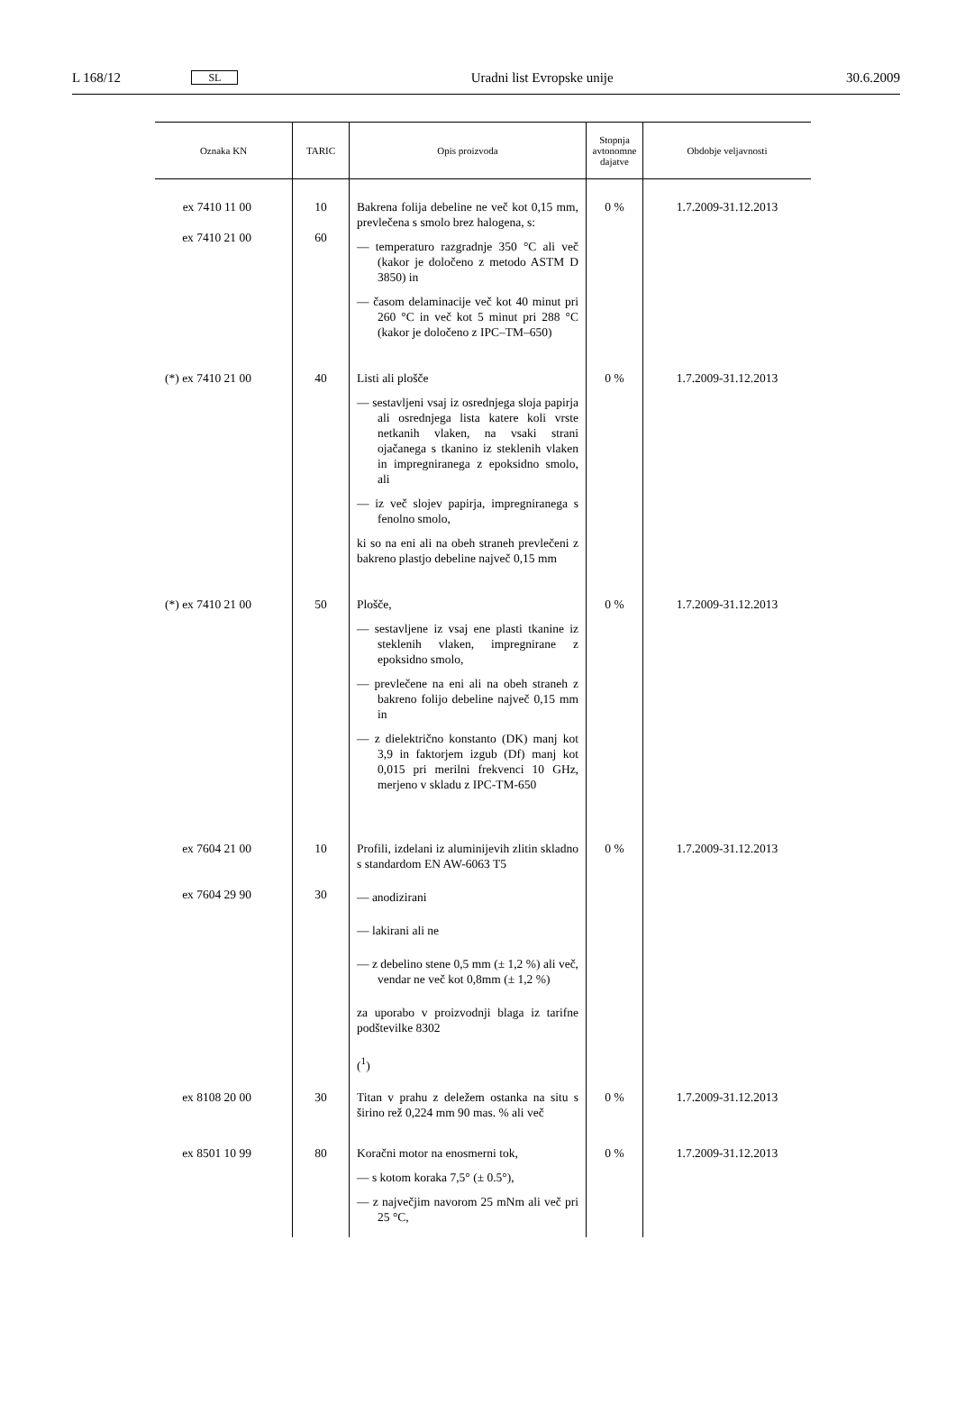L 168/12 SL Uradni list Evropske unije 30.6.2009
| Oznaka KN | TARIC | Opis proizvoda | Stopnja avtonomne dajatve | Obdobje veljavnosti |
| --- | --- | --- | --- | --- |
| ex 7410 11 00 ex 7410 21 00 | 10 60 | Bakrena folija debeline ne več kot 0,15 mm, prevlečena s smolo brez halogena, s: — temperaturo razgradnje 350 °C ali več (kakor je določeno z metodo ASTM D 3850) in — časom delaminacije več kot 40 minut pri 260 °C in več kot 5 minut pri 288 °C (kakor je določeno z IPC–TM–650) | 0 % | 1.7.2009-31.12.2013 |
| (*) ex 7410 21 00 | 40 | Listi ali plošče — sestavljeni vsaj iz osrednjega sloja papirja ali osrednjega lista katere koli vrste netkanih vlaken, na vsaki strani ojačanega s tkanino iz steklenih vlaken in impregniranega z epoksidno smolo, ali — iz več slojev papirja, impregniranega s fenolno smolo, ki so na eni ali na obeh straneh prevlečeni z bakreno plastjo debeline največ 0,15 mm | 0 % | 1.7.2009-31.12.2013 |
| (*) ex 7410 21 00 | 50 | Plošče, — sestavljene iz vsaj ene plasti tkanine iz steklenih vlaken, impregnirane z epoksidno smolo, — prevlečene na eni ali na obeh straneh z bakreno folijo debeline največ 0,15 mm in — z dielektrično konstanto (DK) manj kot 3,9 in faktorjem izgub (Df) manj kot 0,015 pri merilni frekvenci 10 GHz, merjeno v skladu z IPC-TM-650 | 0 % | 1.7.2009-31.12.2013 |
| ex 7604 21 00 ex 7604 29 90 | 10 30 | Profili, izdelani iz aluminijevih zlitin skladno s standardom EN AW-6063 T5 — anodizirani — lakirani ali ne — z debelino stene 0,5 mm (± 1,2 %) ali več, vendar ne več kot 0,8mm (± 1,2 %) za uporabo v proizvodnji blaga iz tarifne podštevilke 8302 (<sup>1</sup>) | 0 % | 1.7.2009-31.12.2013 |
| ex 8108 20 00 | 30 | Titan v prahu z deležem ostanka na situ s širino rež 0,224 mm 90 mas. % ali več | 0 % | 1.7.2009-31.12.2013 |
| ex 8501 10 99 | 80 | Koračni motor na enosmerni tok, — s kotom koraka 7,5° (± 0.5°), — z največjim navorom 25 mNm ali več pri 25 °C, | 0 % | 1.7.2009-31.12.2013 |